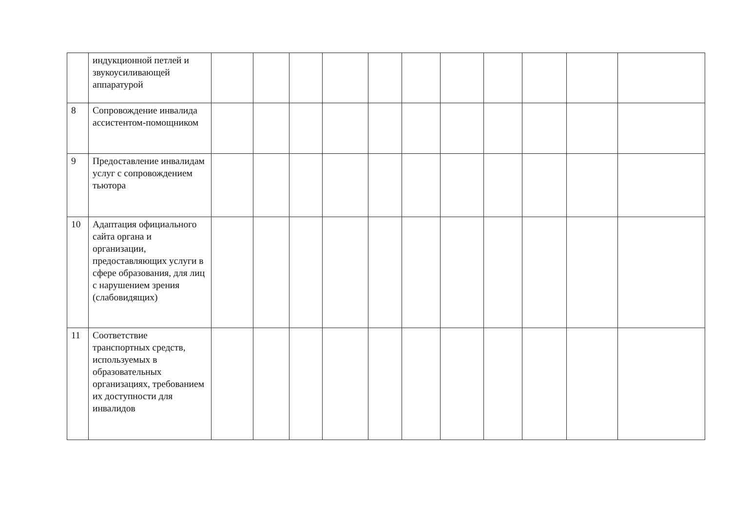| | индукционной петлей и звукоусиливающей аппаратурой | | | | | | | | | | | |
| 8 | Сопровождение инвалида ассистентом-помощником | | | | | | | | | | | |
| 9 | Предоставление инвалидам услуг с сопровождением тьютора | | | | | | | | | | | |
| 10 | Адаптация официального сайта органа и организации, предоставляющих услуги в сфере образования, для лиц с нарушением зрения (слабовидящих) | | | | | | | | | | | |
| 11 | Соответствие транспортных средств, используемых в образовательных организациях, требованием их доступности для инвалидов | | | | | | | | | | | |